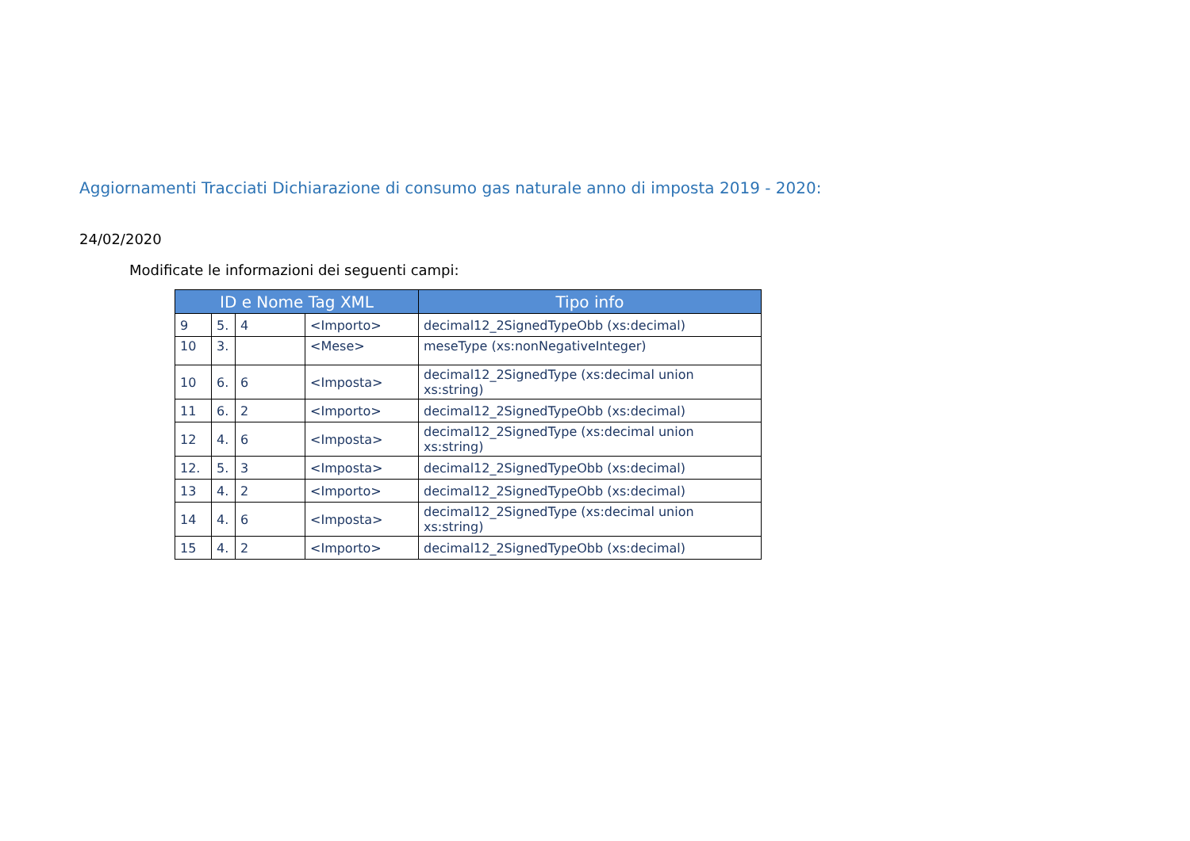Aggiornamenti Tracciati Dichiarazione di consumo gas naturale anno di imposta 2019 - 2020:
24/02/2020
Modificate le informazioni dei seguenti campi:
| ID e Nome Tag XML | | | | Tipo info |
| --- | --- | --- | --- | --- |
| 9 | 5. | 4 | <Importo> | decimal12_2SignedTypeObb (xs:decimal) |
| 10 | 3. | | <Mese> | meseType (xs:nonNegativeInteger) |
| 10 | 6. | 6 | <Imposta> | decimal12_2SignedType (xs:decimal union xs:string) |
| 11 | 6. | 2 | <Importo> | decimal12_2SignedTypeObb (xs:decimal) |
| 12 | 4. | 6 | <Imposta> | decimal12_2SignedType (xs:decimal union xs:string) |
| 12. | 5. | 3 | <Imposta> | decimal12_2SignedTypeObb (xs:decimal) |
| 13 | 4. | 2 | <Importo> | decimal12_2SignedTypeObb (xs:decimal) |
| 14 | 4. | 6 | <Imposta> | decimal12_2SignedType (xs:decimal union xs:string) |
| 15 | 4. | 2 | <Importo> | decimal12_2SignedTypeObb (xs:decimal) |